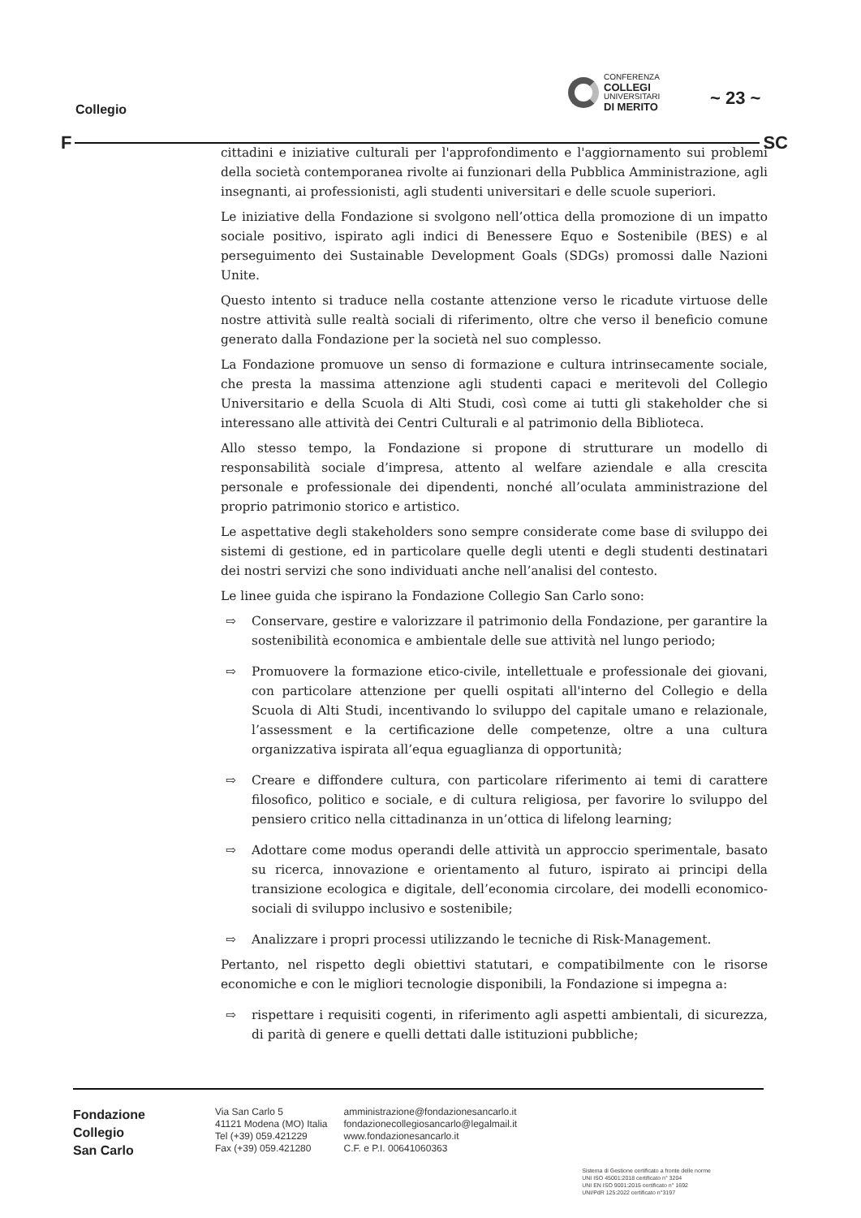Collegio
CONFERENZA
COLLEGI
UNIVERSITARI
DI MERITO
~ 23 ~
F SC
cittadini e iniziative culturali per l'approfondimento e l'aggiornamento sui problemi della società contemporanea rivolte ai funzionari della Pubblica Amministrazione, agli insegnanti, ai professionisti, agli studenti universitari e delle scuole superiori.
Le iniziative della Fondazione si svolgono nell’ottica della promozione di un impatto sociale positivo, ispirato agli indici di Benessere Equo e Sostenibile (BES) e al perseguimento dei Sustainable Development Goals (SDGs) promossi dalle Nazioni Unite.
Questo intento si traduce nella costante attenzione verso le ricadute virtuose delle nostre attività sulle realtà sociali di riferimento, oltre che verso il beneficio comune generato dalla Fondazione per la società nel suo complesso.
La Fondazione promuove un senso di formazione e cultura intrinsecamente sociale, che presta la massima attenzione agli studenti capaci e meritevoli del Collegio Universitario e della Scuola di Alti Studi, così come ai tutti gli stakeholder che si interessano alle attività dei Centri Culturali e al patrimonio della Biblioteca.
Allo stesso tempo, la Fondazione si propone di strutturare un modello di responsabilità sociale d’impresa, attento al welfare aziendale e alla crescita personale e professionale dei dipendenti, nonché all’oculata amministrazione del proprio patrimonio storico e artistico.
Le aspettative degli stakeholders sono sempre considerate come base di sviluppo dei sistemi di gestione, ed in particolare quelle degli utenti e degli studenti destinatari dei nostri servizi che sono individuati anche nell’analisi del contesto.
Le linee guida che ispirano la Fondazione Collegio San Carlo sono:
⇨ Conservare, gestire e valorizzare il patrimonio della Fondazione, per garantire la sostenibilità economica e ambientale delle sue attività nel lungo periodo;
⇨ Promuovere la formazione etico-civile, intellettuale e professionale dei giovani, con particolare attenzione per quelli ospitati all'interno del Collegio e della Scuola di Alti Studi, incentivando lo sviluppo del capitale umano e relazionale, l’assessment e la certificazione delle competenze, oltre a una cultura organizzativa ispirata all’equa eguaglianza di opportunità;
⇨ Creare e diffondere cultura, con particolare riferimento ai temi di carattere filosofico, politico e sociale, e di cultura religiosa, per favorire lo sviluppo del pensiero critico nella cittadinanza in un’ottica di lifelong learning;
⇨ Adottare come modus operandi delle attività un approccio sperimentale, basato su ricerca, innovazione e orientamento al futuro, ispirato ai principi della transizione ecologica e digitale, dell’economia circolare, dei modelli economico-sociali di sviluppo inclusivo e sostenibile;
⇨ Analizzare i propri processi utilizzando le tecniche di Risk-Management.
Pertanto, nel rispetto degli obiettivi statutari, e compatibilmente con le risorse economiche e con le migliori tecnologie disponibili, la Fondazione si impegna a:
⇨ rispettare i requisiti cogenti, in riferimento agli aspetti ambientali, di sicurezza, di parità di genere e quelli dettati dalle istituzioni pubbliche;
Fondazione
Collegio
San Carlo
Via San Carlo 5
41121 Modena (MO) Italia
Tel (+39) 059.421229
Fax (+39) 059.421280
amministrazione@fondazionesancarlo.it
fondazionecollegiosancarlo@legalmail.it
www.fondazionesancarlo.it
C.F. e P.I. 00641060363
Sistema di Gestione certificato a fronte delle norme
UNI ISO 45001:2018 certificato n° 3204
UNI EN ISO 9001:2015 certificato n° 1692
UNI/PdR 125:2022 certificato n°3197